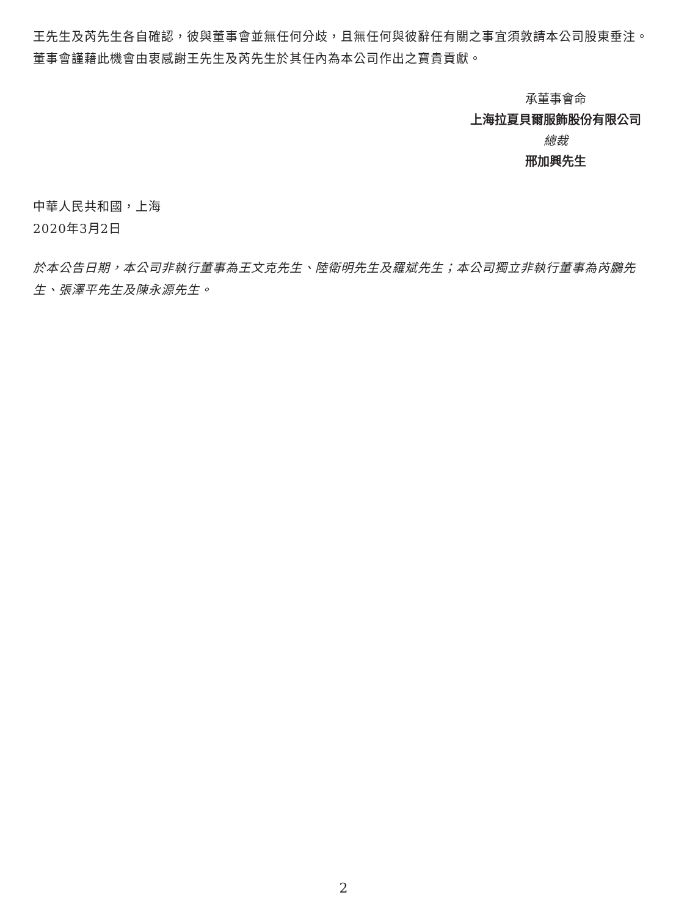王先生及芮先生各自確認，彼與董事會並無任何分歧，且無任何與彼辭任有關之事宜須敦請本公司股東垂注。董事會謹藉此機會由衷感謝王先生及芮先生於其任內為本公司作出之寶貴貢獻。
承董事會命
上海拉夏貝爾服飾股份有限公司
總裁
邢加興先生
中華人民共和國，上海
2020年3月2日
於本公告日期，本公司非執行董事為王文克先生、陸衛明先生及羅斌先生；本公司獨立非執行董事為芮鵬先生、張澤平先生及陳永源先生。
2